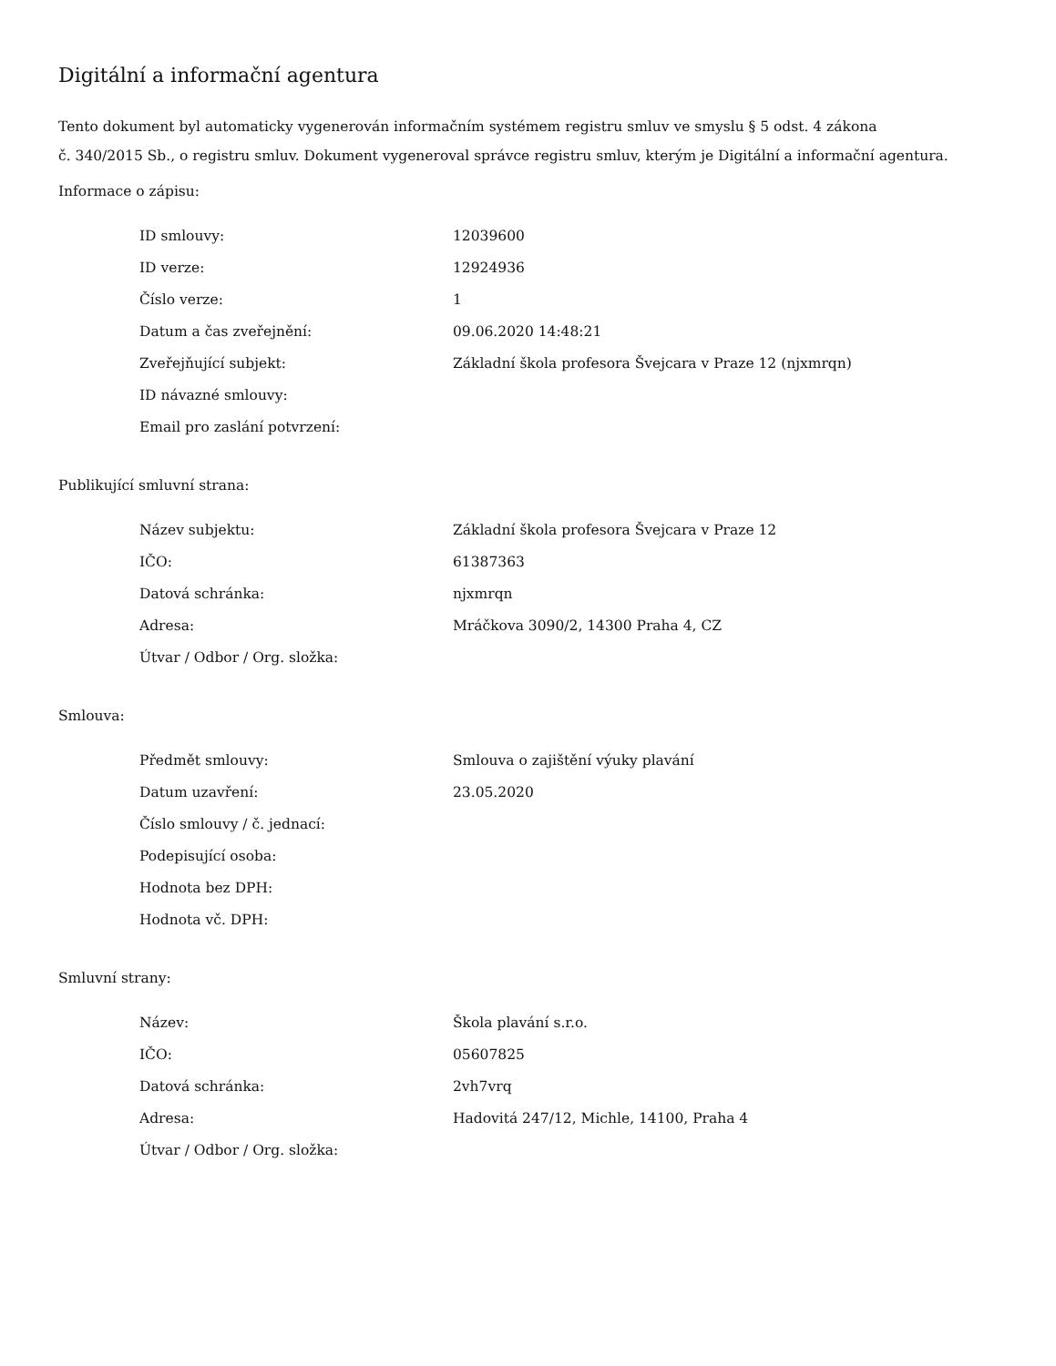Digitální a informační agentura
Tento dokument byl automaticky vygenerován informačním systémem registru smluv ve smyslu § 5 odst. 4 zákona
č. 340/2015 Sb., o registru smluv. Dokument vygeneroval správce registru smluv, kterým je Digitální a informační agentura.
Informace o zápisu:
| ID smlouvy: | 12039600 |
| ID verze: | 12924936 |
| Číslo verze: | 1 |
| Datum a čas zveřejnění: | 09.06.2020 14:48:21 |
| Zveřejňující subjekt: | Základní škola profesora Švejcara v Praze 12 (njxmrqn) |
| ID návazné smlouvy: | |
| Email pro zaslání potvrzení: | |
Publikující smluvní strana:
| Název subjektu: | Základní škola profesora Švejcara v Praze 12 |
| IČO: | 61387363 |
| Datová schránka: | njxmrqn |
| Adresa: | Mráčkova 3090/2, 14300 Praha 4, CZ |
| Útvar / Odbor / Org. složka: | |
Smlouva:
| Předmět smlouvy: | Smlouva o zajištění výuky plavání |
| Datum uzavření: | 23.05.2020 |
| Číslo smlouvy / č. jednací: | |
| Podepisující osoba: | |
| Hodnota bez DPH: | |
| Hodnota vč. DPH: | |
Smluvní strany:
| Název: | Škola plavání s.r.o. |
| IČO: | 05607825 |
| Datová schránka: | 2vh7vrq |
| Adresa: | Hadovitá 247/12, Michle, 14100, Praha 4 |
| Útvar / Odbor / Org. složka: | |